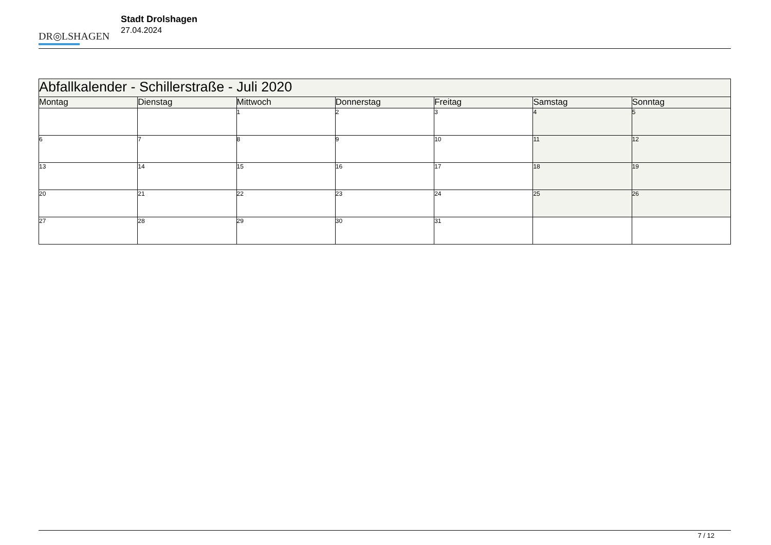DR◎LSHAGEN
Stadt Drolshagen
27.04.2024
| Abfallkalender - Schillerstraße - Juli 2020 | | | | | | |
| Montag | Dienstag | Mittwoch | Donnerstag | Freitag | Samstag | Sonntag |
| | | 1 | 2 | 3 | 4 | 5 |
| 6 | 7 | 8 | 9 | 10 | 11 | 12 |
| 13 | 14 | 15 | 16 | 17 | 18 | 19 |
| 20 | 21 | 22 | 23 | 24 | 25 | 26 |
| 27 | 28 | 29 | 30 | 31 | | |
7 / 12